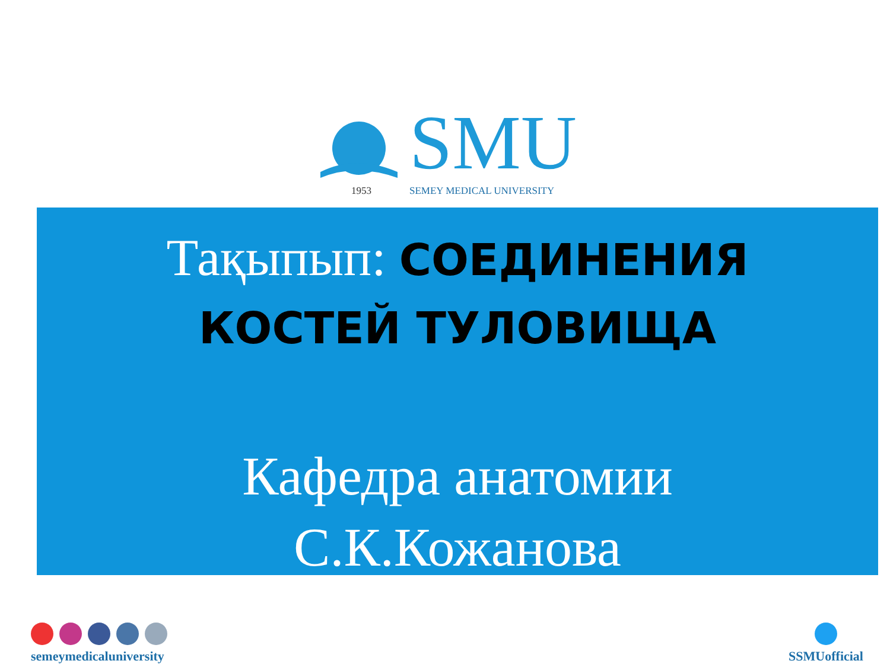SMU
1953 SEMEY MEDICAL UNIVERSITY
Тақыпып: СОЕДИНЕНИЯ
КОСТЕЙ ТУЛОВИЩА
Кафедра анатомии
С.К.Кожанова
semeymedicaluniversity
SSMUofficial